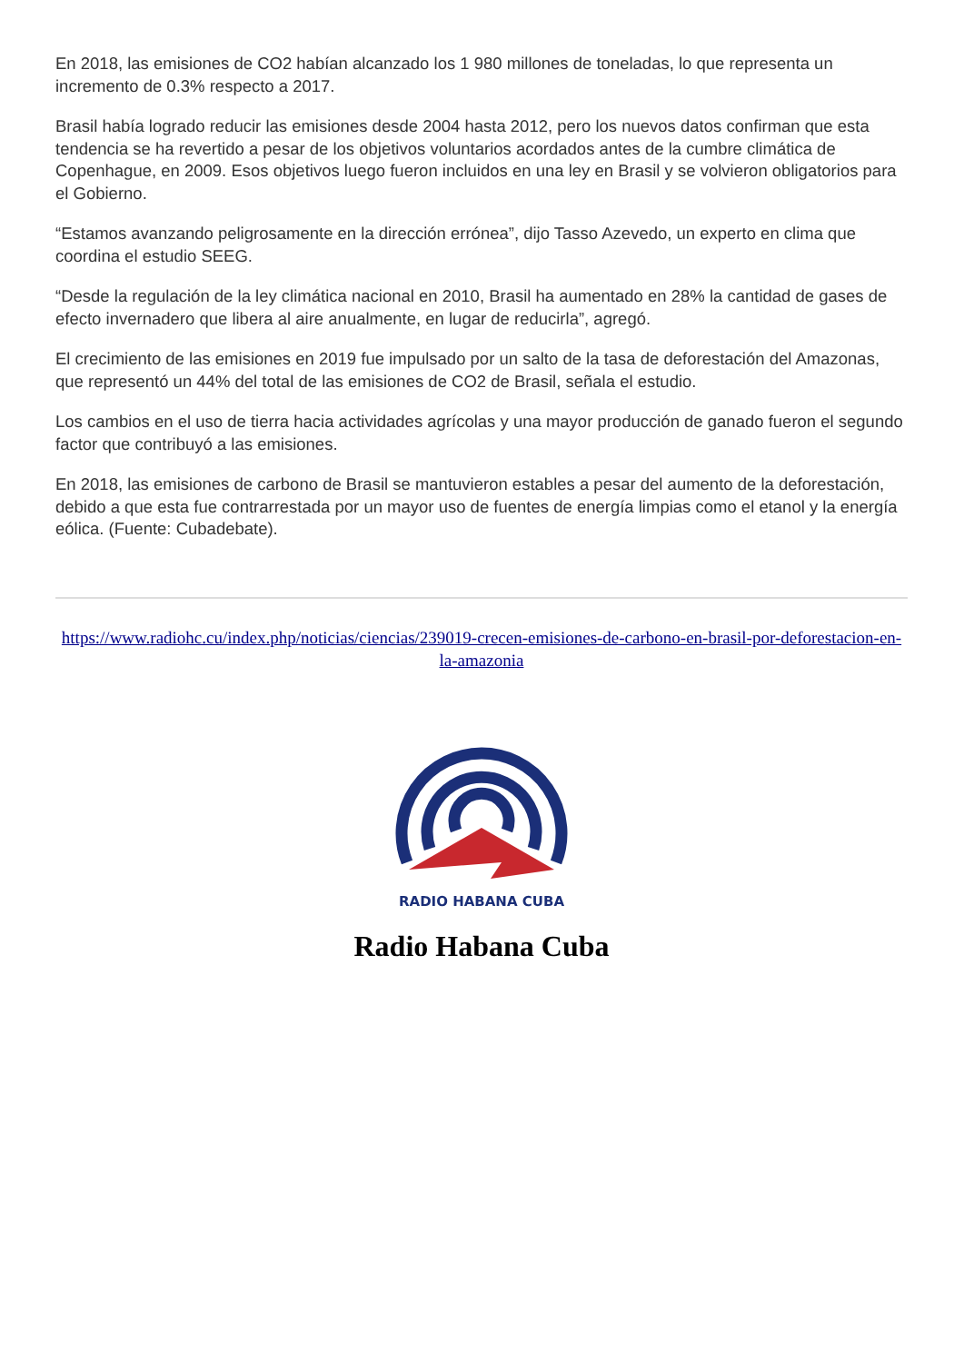En 2018, las emisiones de CO2 habían alcanzado los 1 980 millones de toneladas, lo que representa un incremento de 0.3% respecto a 2017.
Brasil había logrado reducir las emisiones desde 2004 hasta 2012, pero los nuevos datos confirman que esta tendencia se ha revertido a pesar de los objetivos voluntarios acordados antes de la cumbre climática de Copenhague, en 2009. Esos objetivos luego fueron incluidos en una ley en Brasil y se volvieron obligatorios para el Gobierno.
“Estamos avanzando peligrosamente en la dirección errónea”, dijo Tasso Azevedo, un experto en clima que coordina el estudio SEEG.
“Desde la regulación de la ley climática nacional en 2010, Brasil ha aumentado en 28% la cantidad de gases de efecto invernadero que libera al aire anualmente, en lugar de reducirla”, agregó.
El crecimiento de las emisiones en 2019 fue impulsado por un salto de la tasa de deforestación del Amazonas, que representó un 44% del total de las emisiones de CO2 de Brasil, señala el estudio.
Los cambios en el uso de tierra hacia actividades agrícolas y una mayor producción de ganado fueron el segundo factor que contribuyó a las emisiones.
En 2018, las emisiones de carbono de Brasil se mantuvieron estables a pesar del aumento de la deforestación, debido a que esta fue contrarrestada por un mayor uso de fuentes de energía limpias como el etanol y la energía eólica. (Fuente: Cubadebate).
https://www.radiohc.cu/index.php/noticias/ciencias/239019-crecen-emisiones-de-carbono-en-brasil-por-deforestacion-en-la-amazonia
RADIO HABANA CUBA
Radio Habana Cuba